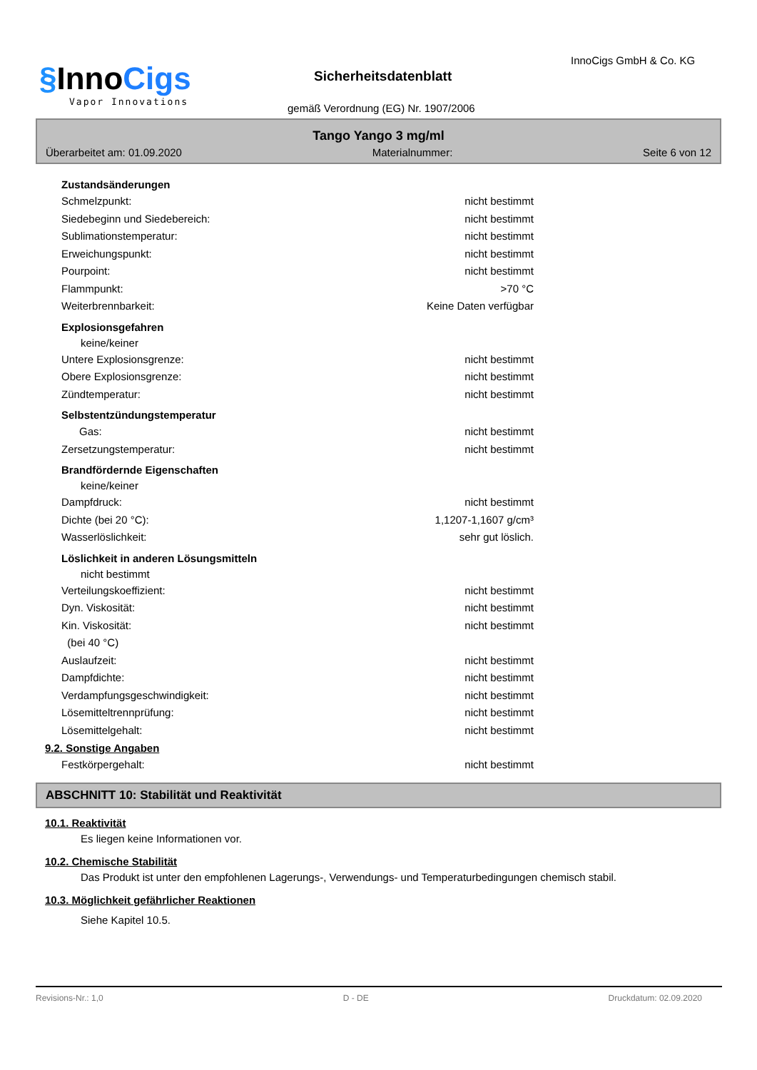§InnoCigs
Vapor Innovations
Sicherheitsdatenblatt
InnoCigs GmbH & Co. KG
gemäß Verordnung (EG) Nr. 1907/2006
Tango Yango 3 mg/ml
Überarbeitet am: 01.09.2020 Materialnummer: Seite 6 von 12
Zustandsänderungen
Schmelzpunkt: nicht bestimmt
Siedebeginn und Siedebereich: nicht bestimmt
Sublimationstemperatur: nicht bestimmt
Erweichungspunkt: nicht bestimmt
Pourpoint: nicht bestimmt
Flammpunkt: >70 °C
Weiterbrennbarkeit: Keine Daten verfügbar
Explosionsgefahren
keine/keiner
Untere Explosionsgrenze: nicht bestimmt
Obere Explosionsgrenze: nicht bestimmt
Zündtemperatur: nicht bestimmt
Selbstentzündungstemperatur
Gas: nicht bestimmt
Zersetzungstemperatur: nicht bestimmt
Brandfördernde Eigenschaften
keine/keiner
Dampfdruck: nicht bestimmt
Dichte (bei 20 °C): 1,1207-1,1607 g/cm³
Wasserlöslichkeit: sehr gut löslich.
Löslichkeit in anderen Lösungsmitteln
nicht bestimmt
Verteilungskoeffizient: nicht bestimmt
Dyn. Viskosität: nicht bestimmt
Kin. Viskosität:
(bei 40 °C) nicht bestimmt
Auslaufzeit: nicht bestimmt
Dampfdichte: nicht bestimmt
Verdampfungsgeschwindigkeit: nicht bestimmt
Lösemitteltrennprüfung: nicht bestimmt
Lösemittelgehalt: nicht bestimmt
9.2. Sonstige Angaben
Festkörpergehalt: nicht bestimmt
ABSCHNITT 10: Stabilität und Reaktivität
10.1. Reaktivität
Es liegen keine Informationen vor.
10.2. Chemische Stabilität
Das Produkt ist unter den empfohlenen Lagerungs-, Verwendungs- und Temperaturbedingungen chemisch stabil.
10.3. Möglichkeit gefährlicher Reaktionen
Siehe Kapitel 10.5.
Revisions-Nr.: 1,0 D - DE Druckdatum: 02.09.2020